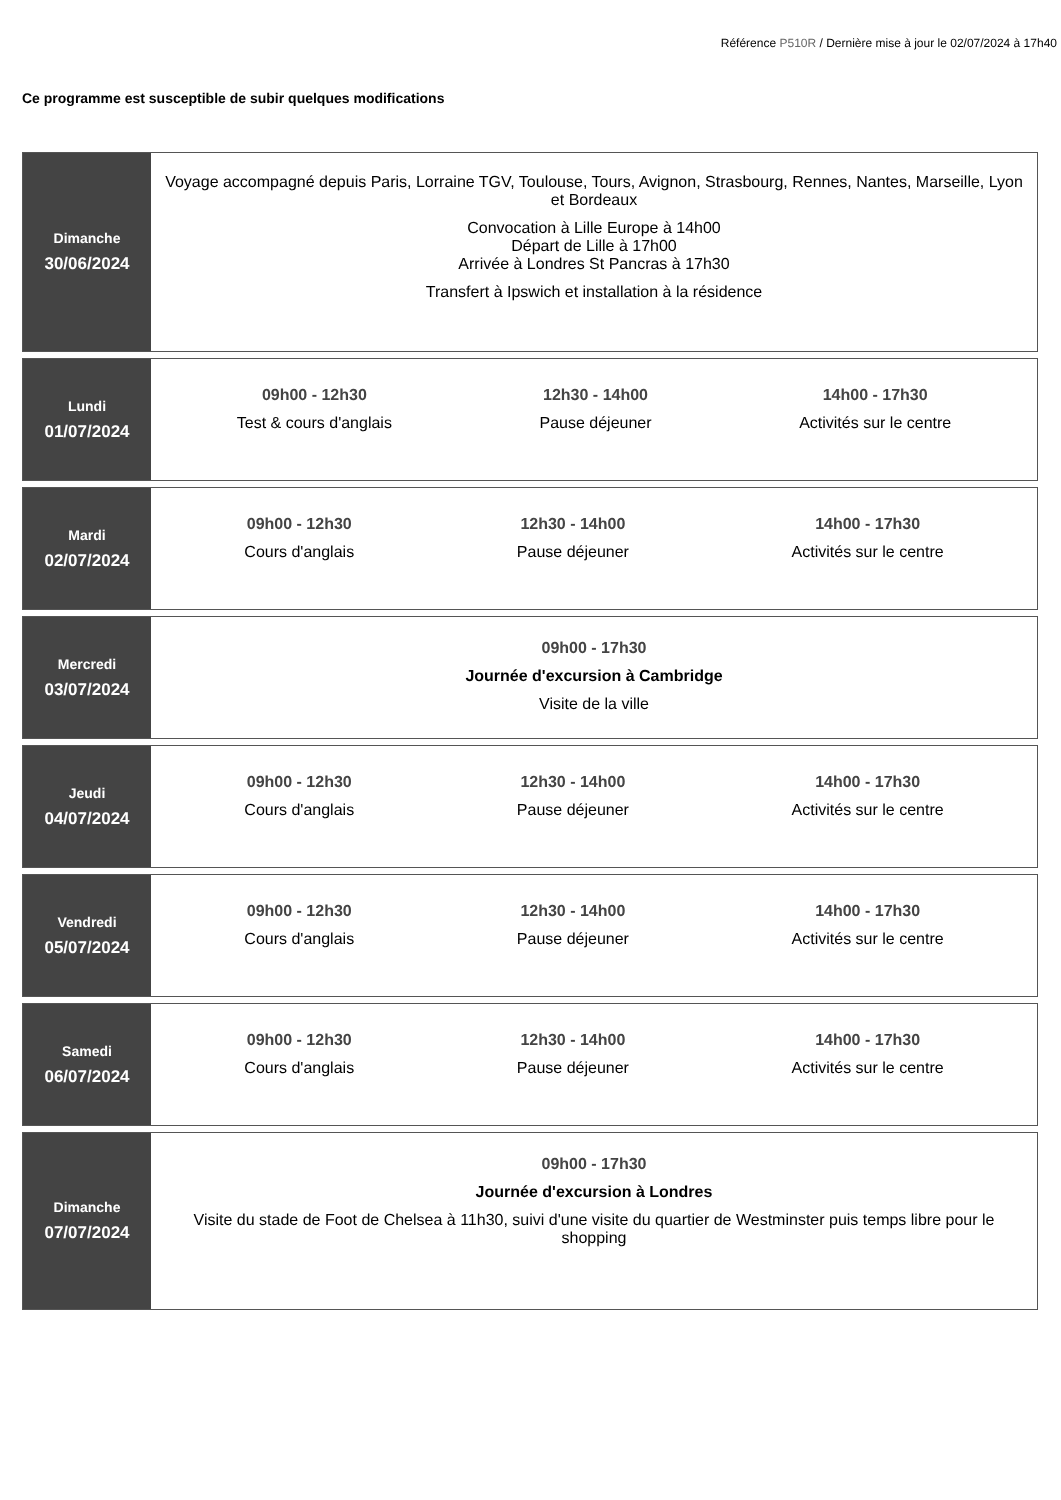Référence P510R / Dernière mise à jour le 02/07/2024 à 17h40
Ce programme est susceptible de subir quelques modifications
Dimanche
30/06/2024
Voyage accompagné depuis Paris, Lorraine TGV, Toulouse, Tours, Avignon, Strasbourg, Rennes, Nantes, Marseille, Lyon et Bordeaux
Convocation à Lille Europe à 14h00
Départ de Lille à 17h00
Arrivée à Londres St Pancras à 17h30
Transfert à Ipswich et installation à la résidence
Lundi
01/07/2024
09h00 - 12h30
Test & cours d'anglais
12h30 - 14h00
Pause déjeuner
14h00 - 17h30
Activités sur le centre
Mardi
02/07/2024
09h00 - 12h30
Cours d'anglais
12h30 - 14h00
Pause déjeuner
14h00 - 17h30
Activités sur le centre
Mercredi
03/07/2024
09h00 - 17h30
Journée d'excursion à Cambridge
Visite de la ville
Jeudi
04/07/2024
09h00 - 12h30
Cours d'anglais
12h30 - 14h00
Pause déjeuner
14h00 - 17h30
Activités sur le centre
Vendredi
05/07/2024
09h00 - 12h30
Cours d'anglais
12h30 - 14h00
Pause déjeuner
14h00 - 17h30
Activités sur le centre
Samedi
06/07/2024
09h00 - 12h30
Cours d'anglais
12h30 - 14h00
Pause déjeuner
14h00 - 17h30
Activités sur le centre
Dimanche
07/07/2024
09h00 - 17h30
Journée d'excursion à Londres
Visite du stade de Foot de Chelsea à 11h30, suivi d'une visite du quartier de Westminster puis temps libre pour le shopping